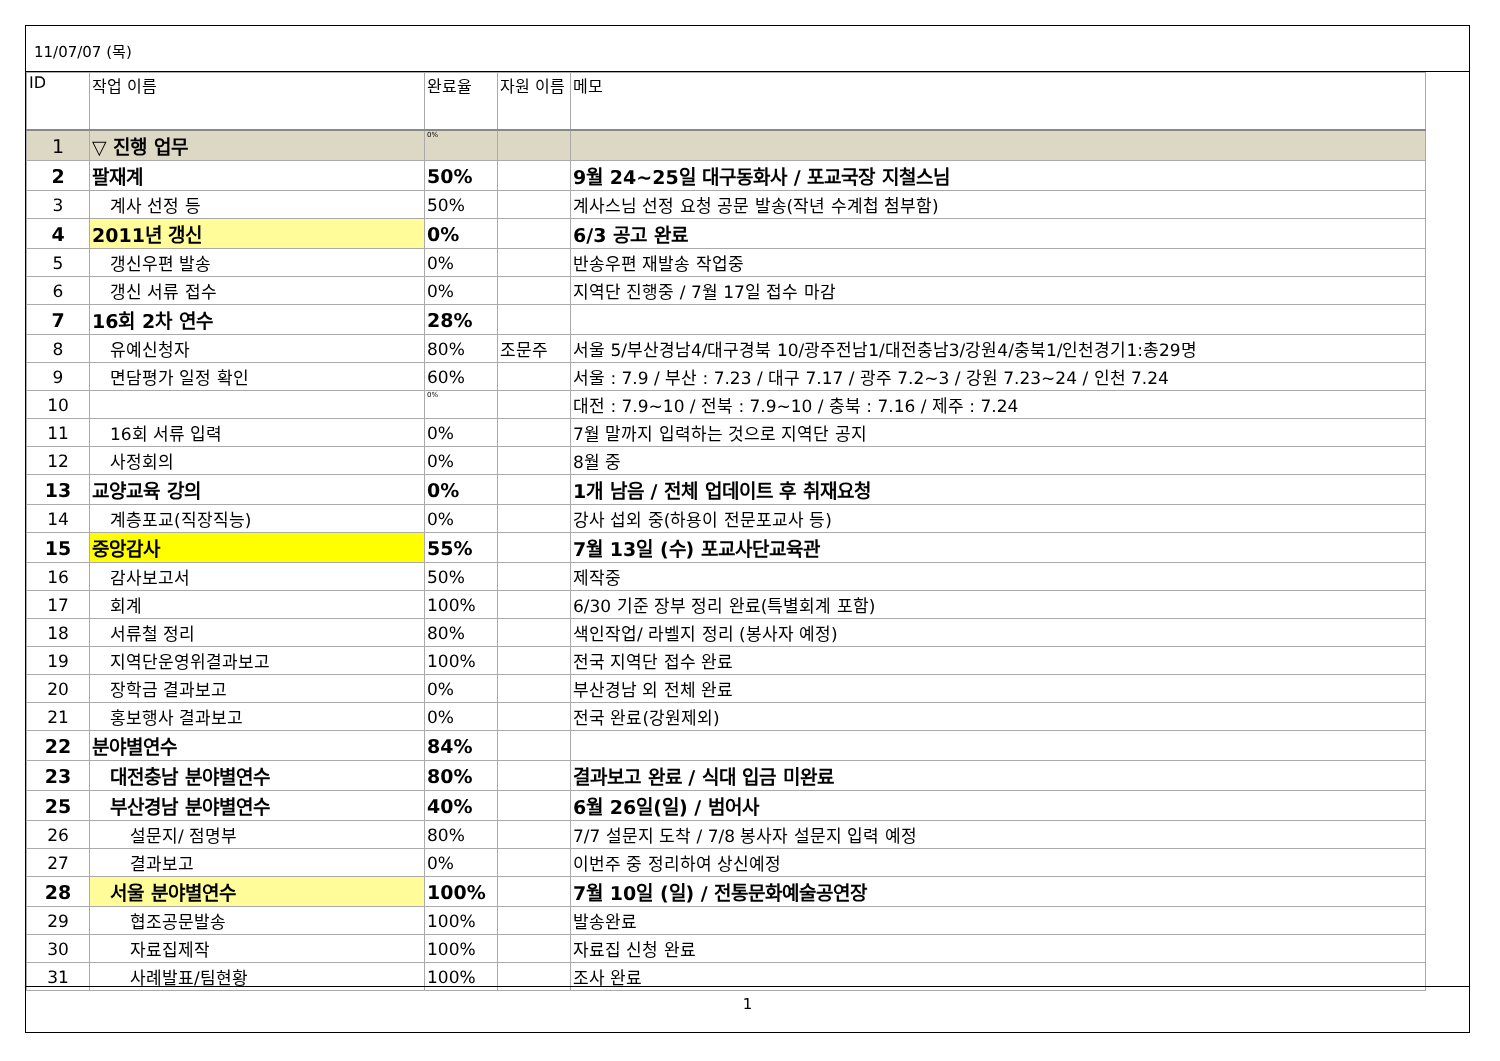11/07/07 (목)
| ID | 작업 이름 | 완료율 | 자원 이름 | 메모 |
| --- | --- | --- | --- | --- |
| 1 | ▽ 진행 업무 | 0% | | |
| 2 | 팔재계 | 50% | | 9월 24~25일 대구동화사 / 포교국장 지철스님 |
| 3 | 계사 선정 등 | 50% | | 계사스님 선정 요청 공문 발송(작년 수계첩 첨부함) |
| 4 | 2011년 갱신 | 0% | | 6/3 공고 완료 |
| 5 | 갱신우편 발송 | 0% | | 반송우편 재발송 작업중 |
| 6 | 갱신 서류 접수 | 0% | | 지역단 진행중 / 7월 17일 접수 마감 |
| 7 | 16회 2차 연수 | 28% | | |
| 8 | 유예신청자 | 80% | 조문주 | 서울 5/부산경남4/대구경북 10/광주전남1/대전충남3/강원4/충북1/인천경기1:총29명 |
| 9 | 면담평가 일정 확인 | 60% | | 서울 : 7.9 / 부산 : 7.23 / 대구 7.17 / 광주 7.2~3 / 강원 7.23~24 / 인천 7.24 |
| 10 | | 0% | | 대전 : 7.9~10 / 전북 : 7.9~10 / 충북 : 7.16 / 제주 : 7.24 |
| 11 | 16회 서류 입력 | 0% | | 7월 말까지 입력하는 것으로 지역단 공지 |
| 12 | 사정회의 | 0% | | 8월 중 |
| 13 | 교양교육 강의 | 0% | | 1개 남음 / 전체 업데이트 후 취재요청 |
| 14 | 계층포교(직장직능) | 0% | | 강사 섭외 중(하용이 전문포교사 등) |
| 15 | 중앙감사 | 55% | | 7월 13일 (수) 포교사단교육관 |
| 16 | 감사보고서 | 50% | | 제작중 |
| 17 | 회계 | 100% | | 6/30 기준 장부 정리 완료(특별회계 포함) |
| 18 | 서류철 정리 | 80% | | 색인작업/ 라벨지 정리 (봉사자 예정) |
| 19 | 지역단운영위결과보고 | 100% | | 전국 지역단 접수 완료 |
| 20 | 장학금 결과보고 | 0% | | 부산경남 외 전체 완료 |
| 21 | 홍보행사 결과보고 | 0% | | 전국 완료(강원제외) |
| 22 | 분야별연수 | 84% | | |
| 23 | 대전충남 분야별연수 | 80% | | 결과보고 완료 / 식대 입금 미완료 |
| 25 | 부산경남 분야별연수 | 40% | | 6월 26일(일) / 범어사 |
| 26 | 설문지/ 점명부 | 80% | | 7/7 설문지 도착 / 7/8 봉사자 설문지 입력 예정 |
| 27 | 결과보고 | 0% | | 이번주 중 정리하여 상신예정 |
| 28 | 서울 분야별연수 | 100% | | 7월 10일 (일) / 전통문화예술공연장 |
| 29 | 협조공문발송 | 100% | | 발송완료 |
| 30 | 자료집제작 | 100% | | 자료집 신청 완료 |
| 31 | 사례발표/팀현황 | 100% | | 조사 완료 |
1